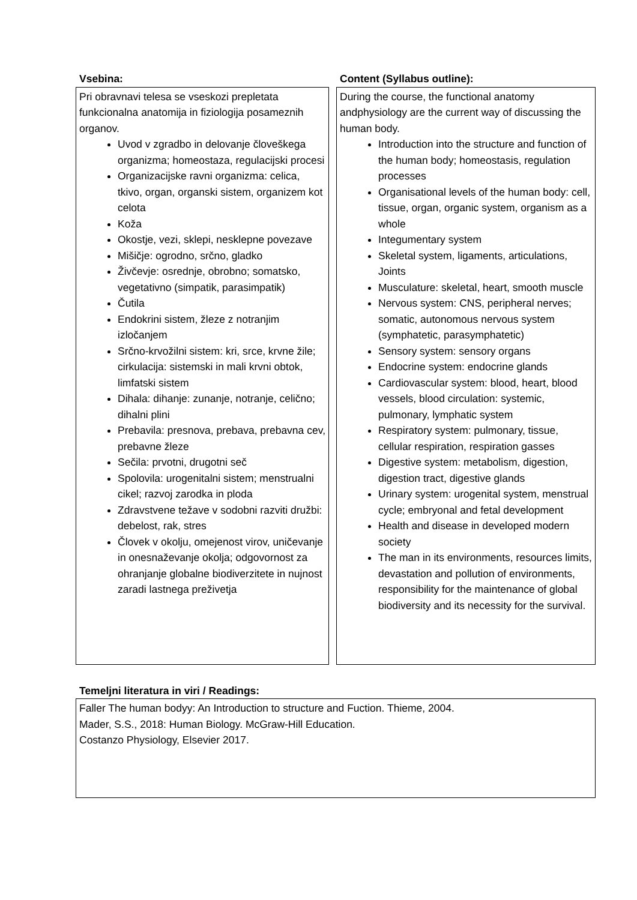Vsebina:
Pri obravnavi telesa se vseskozi prepletata funkcionalna anatomija in fiziologija posameznih organov.
Uvod v zgradbo in delovanje človeškega organizma; homeostaza, regulacijski procesi
Organizacijske ravni organizma: celica, tkivo, organ, organski sistem, organizem kot celota
Koža
Okostje, vezi, sklepi, nesklepne povezave
Mišičje: ogrodno, srčno, gladko
Živčevje: osrednje, obrobno; somatsko, vegetativno (simpatik, parasimpatik)
Čutila
Endokrini sistem, žleze z notranjim izločanjem
Srčno-krvožilni sistem: kri, srce, krvne žile; cirkulacija: sistemski in mali krvni obtok, limfatski sistem
Dihala: dihanje: zunanje, notranje, celično; dihalni plini
Prebavila: presnova, prebava, prebavna cev, prebavne žleze
Sečila: prvotni, drugotni seč
Spolovila: urogenitalni sistem; menstrualni cikel; razvoj zarodka in ploda
Zdravstvene težave v sodobni razviti družbi: debelost, rak, stres
Človek v okolju, omejenost virov, uničevanje in onesnaževanje okolja; odgovornost za ohranjanje globalne biodiverzitete in nujnost zaradi lastnega preživetja
Content (Syllabus outline):
During the course, the functional anatomy andphysiology are the current way of discussing the human body.
Introduction into the structure and function of the human body; homeostasis, regulation processes
Organisational levels of the human body: cell, tissue, organ, organic system, organism as a whole
Integumentary system
Skeletal system, ligaments, articulations, Joints
Musculature: skeletal, heart, smooth muscle
Nervous system: CNS, peripheral nerves; somatic, autonomous nervous system (symphatetic, parasymphatetic)
Sensory system: sensory organs
Endocrine system: endocrine glands
Cardiovascular system: blood, heart, blood vessels, blood circulation: systemic, pulmonary, lymphatic system
Respiratory system: pulmonary, tissue, cellular respiration, respiration gasses
Digestive system: metabolism, digestion, digestion tract, digestive glands
Urinary system: urogenital system, menstrual cycle; embryonal and fetal development
Health and disease in developed modern society
The man in its environments, resources limits, devastation and pollution of environments, responsibility for the maintenance of global biodiversity and its necessity for the survival.
Temeljni literatura in viri / Readings:
Faller The human bodyy: An Introduction to structure and Fuction. Thieme, 2004.
Mader, S.S., 2018: Human Biology. McGraw-Hill Education.
Costanzo Physiology, Elsevier 2017.